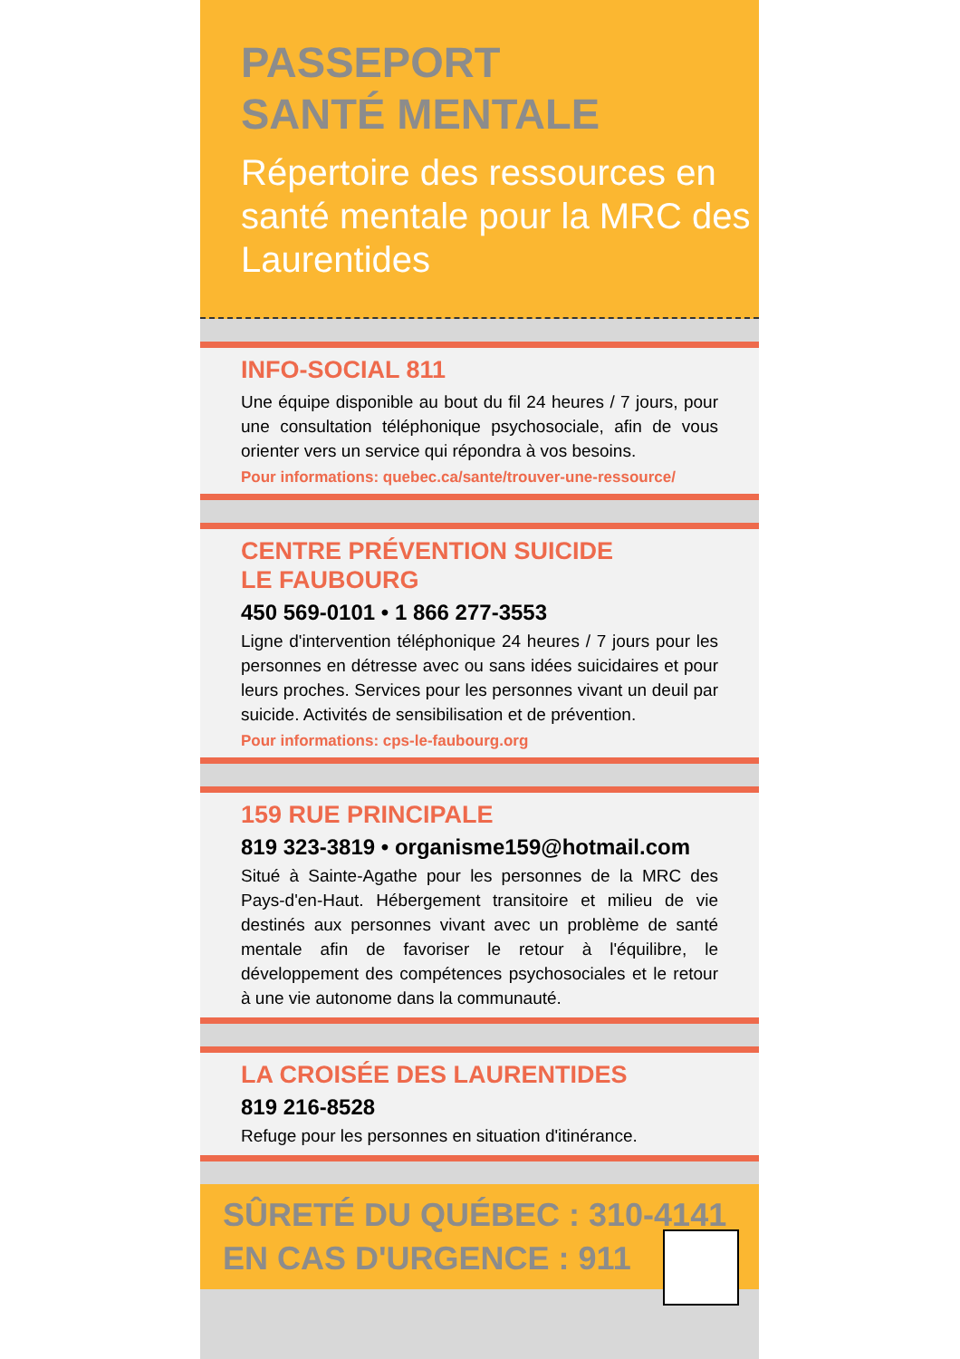PASSEPORT
SANTÉ MENTALE
Répertoire des ressources en santé mentale pour la MRC des Laurentides
INFO-SOCIAL 811
Une équipe disponible au bout du fil 24 heures / 7 jours, pour une consultation téléphonique psychosociale, afin de vous orienter vers un service qui répondra à vos besoins.
Pour informations: quebec.ca/sante/trouver-une-ressource/
CENTRE PRÉVENTION SUICIDE
LE FAUBOURG
450 569-0101 • 1 866 277-3553
Ligne d'intervention téléphonique 24 heures / 7 jours pour les personnes en détresse avec ou sans idées suicidaires et pour leurs proches. Services pour les personnes vivant un deuil par suicide. Activités de sensibilisation et de prévention.
Pour informations: cps-le-faubourg.org
159 RUE PRINCIPALE
819 323-3819 • organisme159@hotmail.com
Situé à Sainte-Agathe pour les personnes de la MRC des Pays-d'en-Haut. Hébergement transitoire et milieu de vie destinés aux personnes vivant avec un problème de santé mentale afin de favoriser le retour à l'équilibre, le développement des compétences psychosociales et le retour à une vie autonome dans la communauté.
LA CROISÉE DES LAURENTIDES
819 216-8528
Refuge pour les personnes en situation d'itinérance.
SÛRETÉ DU QUÉBEC : 310-4141
EN CAS D'URGENCE : 911